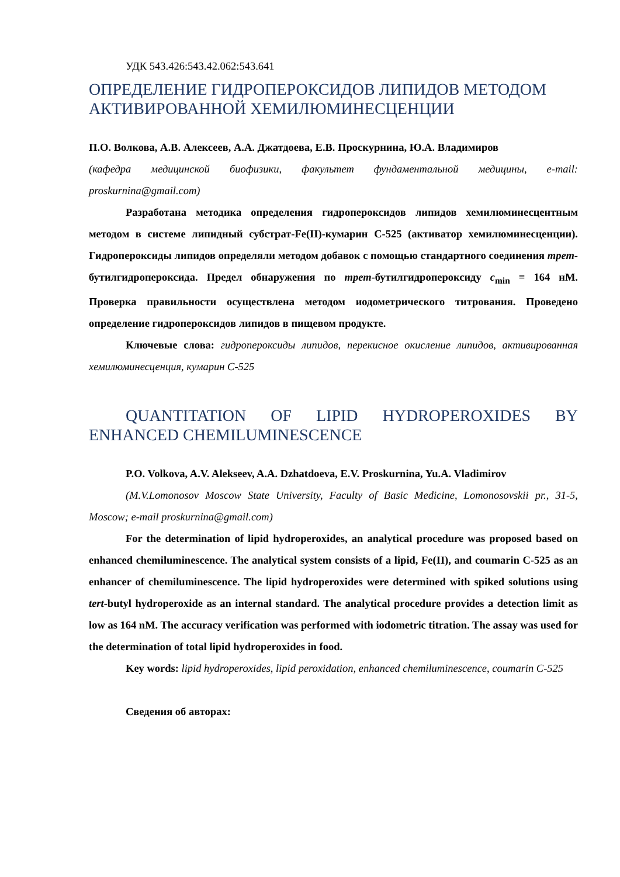УДК 543.426:543.42.062:543.641
ОПРЕДЕЛЕНИЕ ГИДРОПЕРОКСИДОВ ЛИПИДОВ МЕТОДОМ АКТИВИРОВАННОЙ ХЕМИЛЮМИНЕСЦЕНЦИИ
П.О. Волкова, А.В. Алексеев, А.А. Джатдоева, Е.В. Проскурнина, Ю.А. Владимиров
(кафедра медицинской биофизики, факультет фундаментальной медицины, e-mail: proskurnina@gmail.com)
Разработана методика определения гидропероксидов липидов хемилюминесцентным методом в системе липидный субстрат-Fe(II)-кумарин С-525 (активатор хемилюминесценции). Гидропероксиды липидов определяли методом добавок с помощью стандартного соединения трет-бутилгидропероксида. Предел обнаружения по трет-бутилгидропероксиду c<sub>min</sub> = 164 нМ. Проверка правильности осуществлена методом иодометрического титрования. Проведено определение гидропероксидов липидов в пищевом продукте.
Ключевые слова: гидропероксиды липидов, перекисное окисление липидов, активированная хемилюминесценция, кумарин С-525
QUANTITATION OF LIPID HYDROPEROXIDES BY ENHANCED CHEMILUMINESCENCE
P.O. Volkova, A.V. Alekseev, A.A. Dzhatdoeva, E.V. Proskurnina, Yu.A. Vladimirov
(M.V.Lomonosov Moscow State University, Faculty of Basic Medicine, Lomonosovskii pr., 31-5, Moscow; e-mail proskurnina@gmail.com)
For the determination of lipid hydroperoxides, an analytical procedure was proposed based on enhanced chemiluminescence. The analytical system consists of a lipid, Fe(II), and coumarin C-525 as an enhancer of chemiluminescence. The lipid hydroperoxides were determined with spiked solutions using tert-butyl hydroperoxide as an internal standard. The analytical procedure provides a detection limit as low as 164 nM. The accuracy verification was performed with iodometric titration. The assay was used for the determination of total lipid hydroperoxides in food.
Key words: lipid hydroperoxides, lipid peroxidation, enhanced chemiluminescence, coumarin C-525
Сведения об авторах: